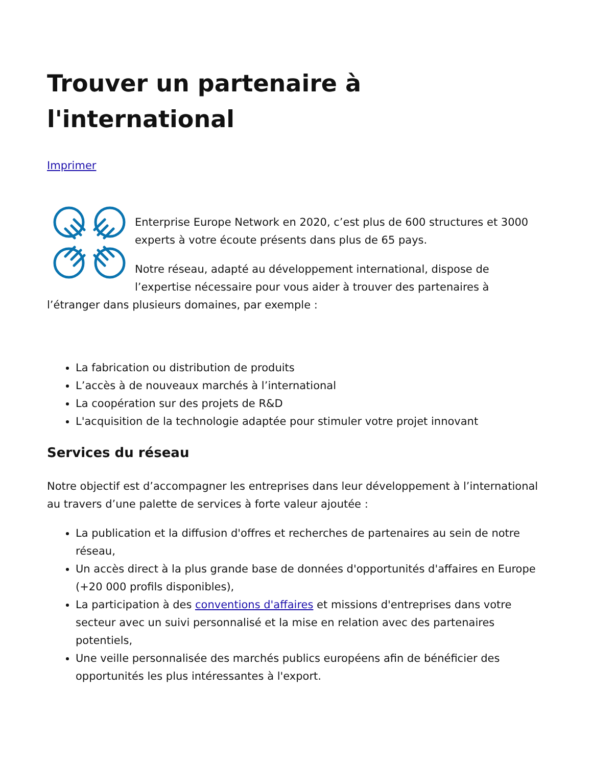Trouver un partenaire à l'international
Imprimer
Enterprise Europe Network en 2020, c’est plus de 600 structures et 3000 experts à votre écoute présents dans plus de 65 pays.
Notre réseau, adapté au développement international, dispose de l’expertise nécessaire pour vous aider à trouver des partenaires à l’étranger dans plusieurs domaines, par exemple :
La fabrication ou distribution de produits
L’accès à de nouveaux marchés à l’international
La coopération sur des projets de R&D
L'acquisition de la technologie adaptée pour stimuler votre projet innovant
Services du réseau
Notre objectif est d’accompagner les entreprises dans leur développement à l’international au travers d’une palette de services à forte valeur ajoutée :
La publication et la diffusion d'offres et recherches de partenaires au sein de notre réseau,
Un accès direct à la plus grande base de données d'opportunités d'affaires en Europe (+20 000 profils disponibles),
La participation à des conventions d'affaires et missions d'entreprises dans votre secteur avec un suivi personnalisé et la mise en relation avec des partenaires potentiels,
Une veille personnalisée des marchés publics européens afin de bénéficier des opportunités les plus intéressantes à l'export.